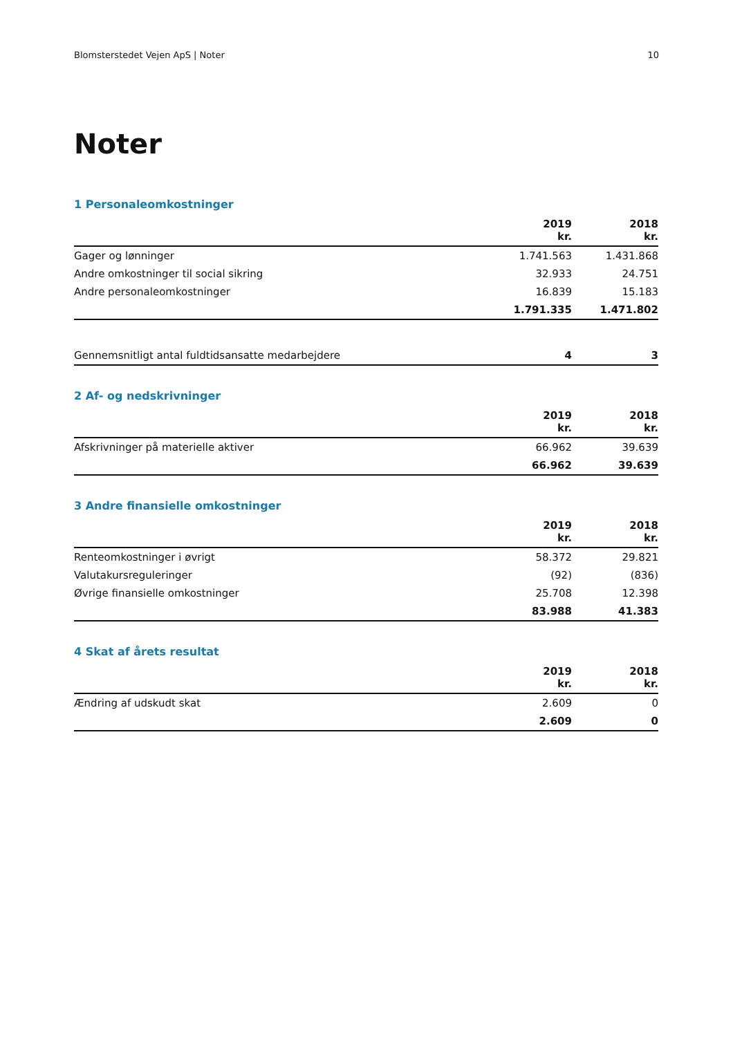Blomsterstedet Vejen ApS | Noter 10
Noter
1 Personaleomkostninger
| | 2019 kr. | 2018 kr. |
| --- | --- | --- |
| Gager og lønninger | 1.741.563 | 1.431.868 |
| Andre omkostninger til social sikring | 32.933 | 24.751 |
| Andre personaleomkostninger | 16.839 | 15.183 |
| | 1.791.335 | 1.471.802 |
| Gennemsnitligt antal fuldtidsansatte medarbejdere | 4 | 3 |
2 Af- og nedskrivninger
| | 2019 kr. | 2018 kr. |
| --- | --- | --- |
| Afskrivninger på materielle aktiver | 66.962 | 39.639 |
| | 66.962 | 39.639 |
3 Andre finansielle omkostninger
| | 2019 kr. | 2018 kr. |
| --- | --- | --- |
| Renteomkostninger i øvrigt | 58.372 | 29.821 |
| Valutakursreguleringer | (92) | (836) |
| Øvrige finansielle omkostninger | 25.708 | 12.398 |
| | 83.988 | 41.383 |
4 Skat af årets resultat
| | 2019 kr. | 2018 kr. |
| --- | --- | --- |
| Ændring af udskudt skat | 2.609 | 0 |
| | 2.609 | 0 |